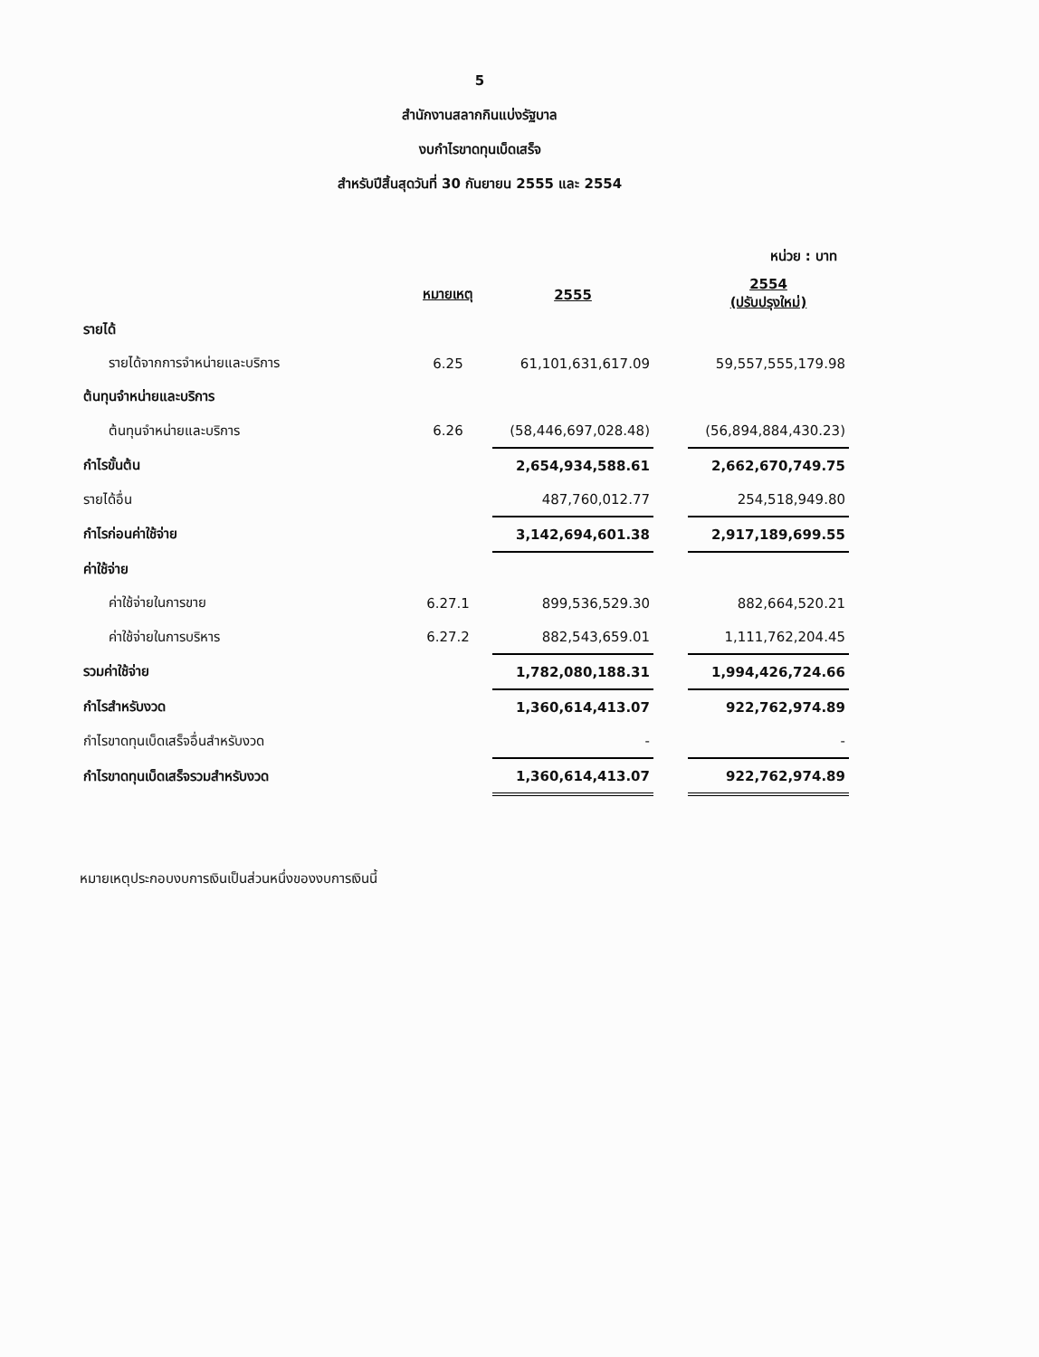5
สำนักงานสลากกินแบ่งรัฐบาล
งบกำไรขาดทุนเบ็ดเสร็จ
สำหรับปีสิ้นสุดวันที่ 30 กันยายน 2555 และ 2554
หน่วย : บาท
| | หมายเหตุ | 2555 | | 2554 (ปรับปรุงใหม่) |
| รายได้ | | | | |
| รายได้จากการจำหน่ายและบริการ | 6.25 | 61,101,631,617.09 | | 59,557,555,179.98 |
| ต้นทุนจำหน่ายและบริการ | | | | |
| ต้นทุนจำหน่ายและบริการ | 6.26 | (58,446,697,028.48) | | (56,894,884,430.23) |
| กำไรขั้นต้น | | 2,654,934,588.61 | | 2,662,670,749.75 |
| รายได้อื่น | | 487,760,012.77 | | 254,518,949.80 |
| กำไรก่อนค่าใช้จ่าย | | 3,142,694,601.38 | | 2,917,189,699.55 |
| ค่าใช้จ่าย | | | | |
| ค่าใช้จ่ายในการขาย | 6.27.1 | 899,536,529.30 | | 882,664,520.21 |
| ค่าใช้จ่ายในการบริหาร | 6.27.2 | 882,543,659.01 | | 1,111,762,204.45 |
| รวมค่าใช้จ่าย | | 1,782,080,188.31 | | 1,994,426,724.66 |
| กำไรสำหรับงวด | | 1,360,614,413.07 | | 922,762,974.89 |
| กำไรขาดทุนเบ็ดเสร็จอื่นสำหรับงวด | | - | | - |
| กำไรขาดทุนเบ็ดเสร็จรวมสำหรับงวด | | 1,360,614,413.07 | | 922,762,974.89 |
หมายเหตุประกอบงบการเงินเป็นส่วนหนึ่งของงบการเงินนี้